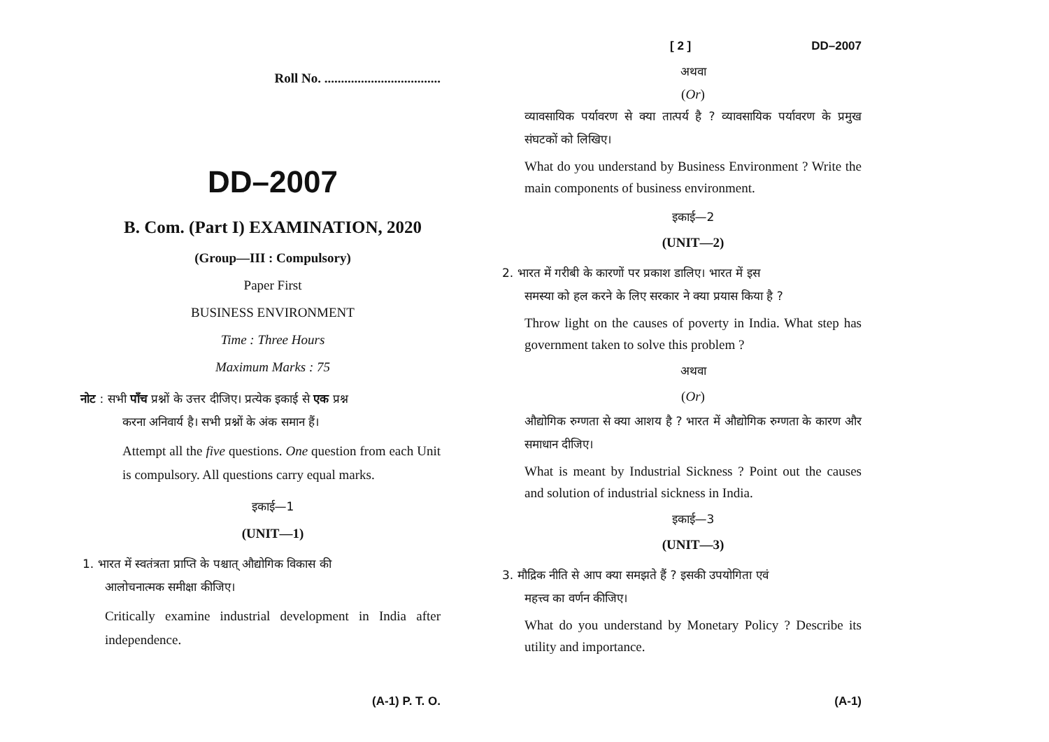Roll No. ...................................
DD–2007
B. Com. (Part I) EXAMINATION, 2020
(Group—III : Compulsory)
Paper First
BUSINESS ENVIRONMENT
Time : Three Hours
Maximum Marks : 75
नोट : सभी पाँच प्रश्नों के उत्तर दीजिए। प्रत्येक इकाई से एक प्रश्न
करना अनिवार्य है। सभी प्रश्नों के अंक समान हैं।
Attempt all the five questions. One question from each Unit is compulsory. All questions carry equal marks.
इकाई—1
(UNIT—1)
1. भारत में स्वतंत्रता प्राप्ति के पश्चात् औद्योगिक विकास की
आलोचनात्मक समीक्षा कीजिए।
Critically examine industrial development in India after independence.
(A-1) P. T. O.
[ 2 ] DD–2007
अथवा
(Or)
व्यावसायिक पर्यावरण से क्या तात्पर्य है ? व्यावसायिक पर्यावरण के प्रमुख संघटकों को लिखिए।
What do you understand by Business Environment ? Write the main components of business environment.
इकाई—2
(UNIT—2)
2. भारत में गरीबी के कारणों पर प्रकाश डालिए। भारत में इस
समस्या को हल करने के लिए सरकार ने क्या प्रयास किया है ?
Throw light on the causes of poverty in India. What step has government taken to solve this problem ?
अथवा
(Or)
औद्योगिक रुग्णता से क्या आशय है ? भारत में औद्योगिक रुग्णता के कारण और समाधान दीजिए।
What is meant by Industrial Sickness ? Point out the causes and solution of industrial sickness in India.
इकाई—3
(UNIT—3)
3. मौद्रिक नीति से आप क्या समझते हैं ? इसकी उपयोगिता एवं
महत्त्व का वर्णन कीजिए।
What do you understand by Monetary Policy ? Describe its utility and importance.
(A-1)